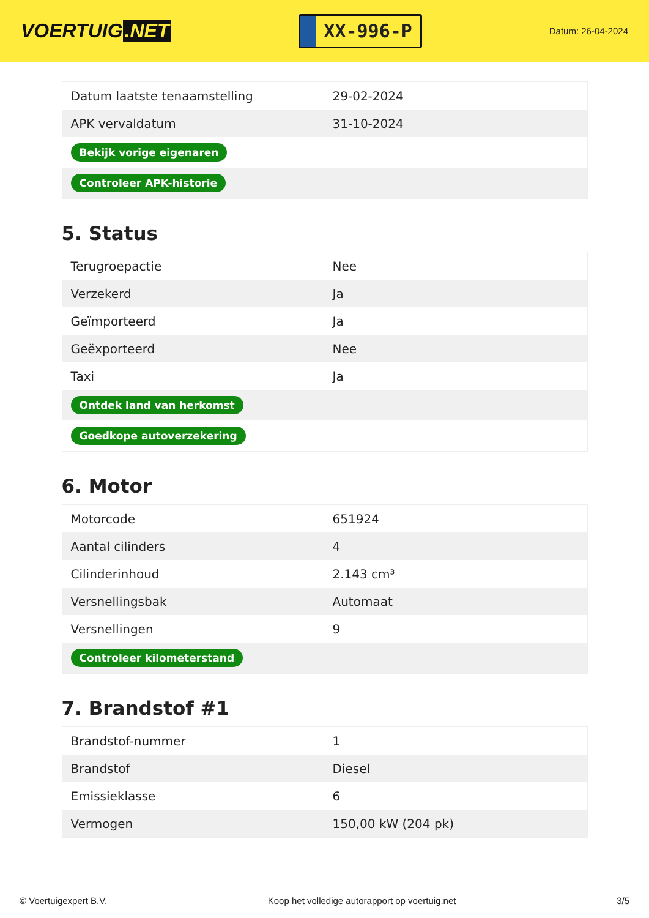VOERTUIG.NET
XX-996-P
Datum: 26-04-2024
| Datum laatste tenaamstelling | 29-02-2024 |
| APK vervaldatum | 31-10-2024 |
| Bekijk vorige eigenaren | |
| Controleer APK-historie | |
5. Status
| Terugroepactie | Nee |
| Verzekerd | Ja |
| Geïmporteerd | Ja |
| Geëxporteerd | Nee |
| Taxi | Ja |
| Ontdek land van herkomst | |
| Goedkope autoverzekering | |
6. Motor
| Motorcode | 651924 |
| Aantal cilinders | 4 |
| Cilinderinhoud | 2.143 cm³ |
| Versnellingsbak | Automaat |
| Versnellingen | 9 |
| Controleer kilometerstand | |
7. Brandstof #1
| Brandstof-nummer | 1 |
| Brandstof | Diesel |
| Emissieklasse | 6 |
| Vermogen | 150,00 kW (204 pk) |
© Voertuigexpert B.V. Koop het volledige autorapport op voertuig.net 3/5